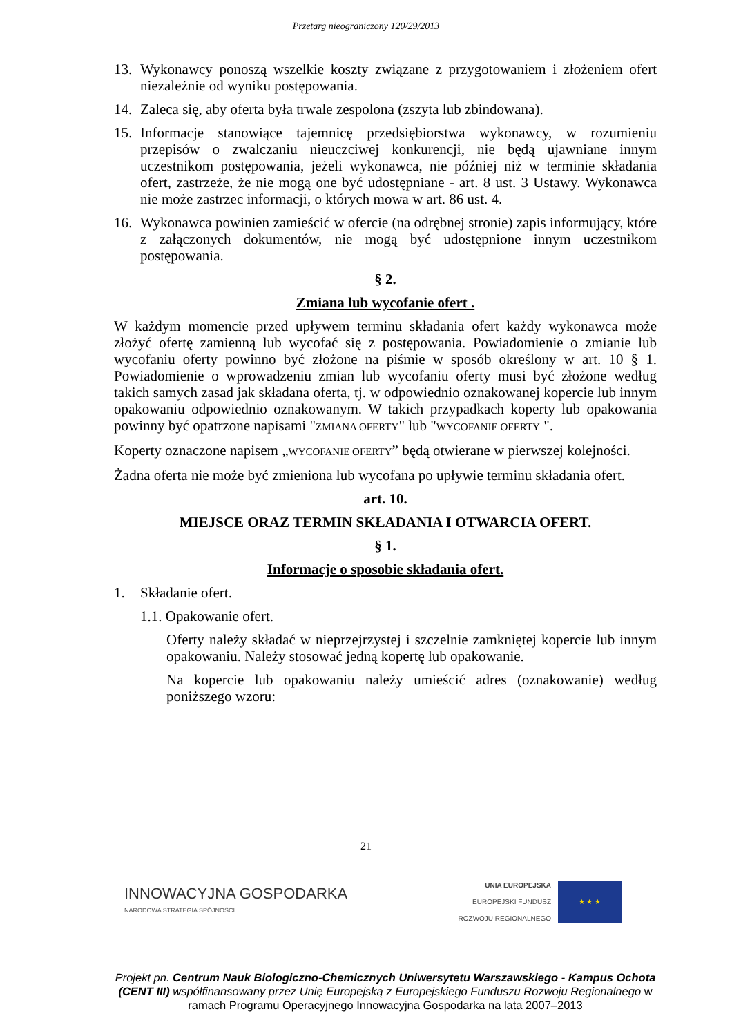Przetarg nieograniczony 120/29/2013
13. Wykonawcy ponoszą wszelkie koszty związane z przygotowaniem i złożeniem ofert niezależnie od wyniku postępowania.
14. Zaleca się, aby oferta była trwale zespolona (zszyta lub zbindowana).
15. Informacje stanowiące tajemnicę przedsiębiorstwa wykonawcy, w rozumieniu przepisów o zwalczaniu nieuczciwej konkurencji, nie będą ujawniane innym uczestnikom postępowania, jeżeli wykonawca, nie później niż w terminie składania ofert, zastrzeże, że nie mogą one być udostępniane - art. 8 ust. 3 Ustawy. Wykonawca nie może zastrzec informacji, o których mowa w art. 86 ust. 4.
16. Wykonawca powinien zamieścić w ofercie (na odrębnej stronie) zapis informujący, które z załączonych dokumentów, nie mogą być udostępnione innym uczestnikom postępowania.
§ 2.
Zmiana lub wycofanie ofert .
W każdym momencie przed upływem terminu składania ofert każdy wykonawca może złożyć ofertę zamienną lub wycofać się z postępowania. Powiadomienie o zmianie lub wycofaniu oferty powinno być złożone na piśmie w sposób określony w art. 10 § 1. Powiadomienie o wprowadzeniu zmian lub wycofaniu oferty musi być złożone według takich samych zasad jak składana oferta, tj. w odpowiednio oznakowanej kopercie lub innym opakowaniu odpowiednio oznakowanym. W takich przypadkach koperty lub opakowania powinny być opatrzone napisami "ZMIANA OFERTY" lub "WYCOFANIE OFERTY ".
Koperty oznaczone napisem „WYCOFANIE OFERTY” będą otwierane w pierwszej kolejności.
Żadna oferta nie może być zmieniona lub wycofana po upływie terminu składania ofert.
art. 10.
MIEJSCE ORAZ TERMIN SKŁADANIA I OTWARCIA OFERT.
§ 1.
Informacje o sposobie składania ofert.
1. Składanie ofert.
1.1. Opakowanie ofert.
Oferty należy składać w nieprzejrzystej i szczelnie zamkniętej kopercie lub innym opakowaniu. Należy stosować jedną kopertę lub opakowanie.
Na kopercie lub opakowaniu należy umieścić adres (oznakowanie) według poniższego wzoru:
21
INNOWACYJNA GOSPODARKA
NARODOWA STRATEGIA SPÓJNOŚCI
UNIA EUROPEJSKA
EUROPEJSKI FUNDUSZ
ROZWOJU REGIONALNEGO
★ ★ ★
Projekt pn. Centrum Nauk Biologiczno-Chemicznych Uniwersytetu Warszawskiego - Kampus Ochota (CENT III) współfinansowany przez Unię Europejską z Europejskiego Funduszu Rozwoju Regionalnego w ramach Programu Operacyjnego Innowacyjna Gospodarka na lata 2007–2013